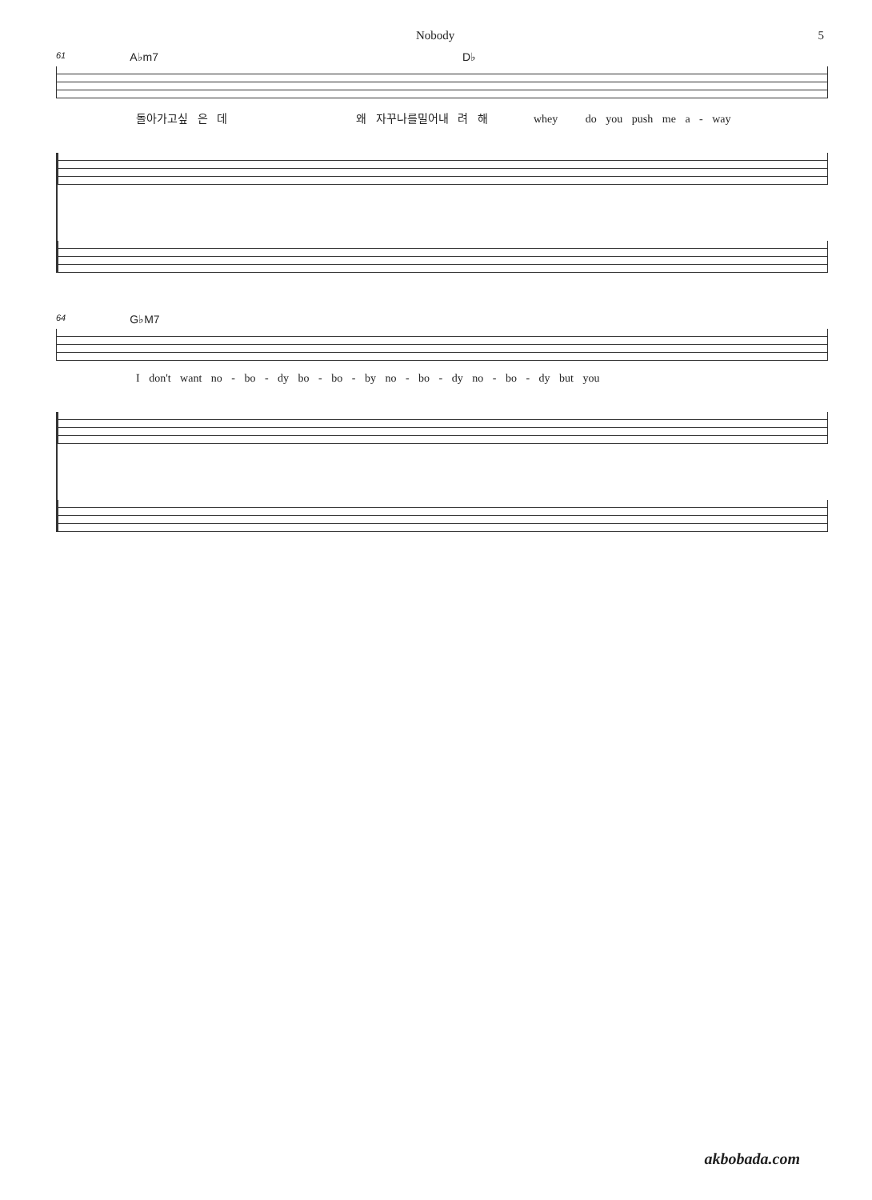Nobody 5
61 A♭m7 D♭
돌아가고싶 은 데 왜 자꾸나를밀어내 려 해 whey do you push me a - way
64 G♭M7
I don't want no - bo - dy bo - bo - by no - bo - dy no - bo - dy but you
akbobada.com